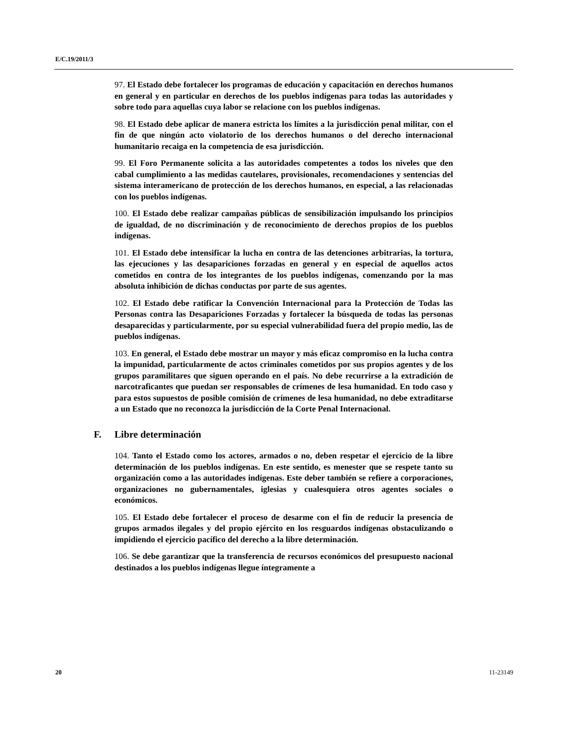E/C.19/2011/3
97. El Estado debe fortalecer los programas de educación y capacitación en derechos humanos en general y en particular en derechos de los pueblos indígenas para todas las autoridades y sobre todo para aquellas cuya labor se relacione con los pueblos indígenas.
98. El Estado debe aplicar de manera estricta los límites a la jurisdicción penal militar, con el fin de que ningún acto violatorio de los derechos humanos o del derecho internacional humanitario recaiga en la competencia de esa jurisdicción.
99. El Foro Permanente solicita a las autoridades competentes a todos los niveles que den cabal cumplimiento a las medidas cautelares, provisionales, recomendaciones y sentencias del sistema interamericano de protección de los derechos humanos, en especial, a las relacionadas con los pueblos indígenas.
100. El Estado debe realizar campañas públicas de sensibilización impulsando los principios de igualdad, de no discriminación y de reconocimiento de derechos propios de los pueblos indígenas.
101. El Estado debe intensificar la lucha en contra de las detenciones arbitrarias, la tortura, las ejecuciones y las desapariciones forzadas en general y en especial de aquellos actos cometidos en contra de los integrantes de los pueblos indígenas, comenzando por la mas absoluta inhibición de dichas conductas por parte de sus agentes.
102. El Estado debe ratificar la Convención Internacional para la Protección de Todas las Personas contra las Desapariciones Forzadas y fortalecer la búsqueda de todas las personas desaparecidas y particularmente, por su especial vulnerabilidad fuera del propio medio, las de pueblos indígenas.
103. En general, el Estado debe mostrar un mayor y más eficaz compromiso en la lucha contra la impunidad, particularmente de actos criminales cometidos por sus propios agentes y de los grupos paramilitares que siguen operando en el país. No debe recurrirse a la extradición de narcotraficantes que puedan ser responsables de crímenes de lesa humanidad. En todo caso y para estos supuestos de posible comisión de crímenes de lesa humanidad, no debe extraditarse a un Estado que no reconozca la jurisdicción de la Corte Penal Internacional.
F. Libre determinación
104. Tanto el Estado como los actores, armados o no, deben respetar el ejercicio de la libre determinación de los pueblos indígenas. En este sentido, es menester que se respete tanto su organización como a las autoridades indígenas. Este deber también se refiere a corporaciones, organizaciones no gubernamentales, iglesias y cualesquiera otros agentes sociales o económicos.
105. El Estado debe fortalecer el proceso de desarme con el fin de reducir la presencia de grupos armados ilegales y del propio ejército en los resguardos indígenas obstaculizando o impidiendo el ejercicio pacífico del derecho a la libre determinación.
106. Se debe garantizar que la transferencia de recursos económicos del presupuesto nacional destinados a los pueblos indígenas llegue íntegramente a
20 11-23149